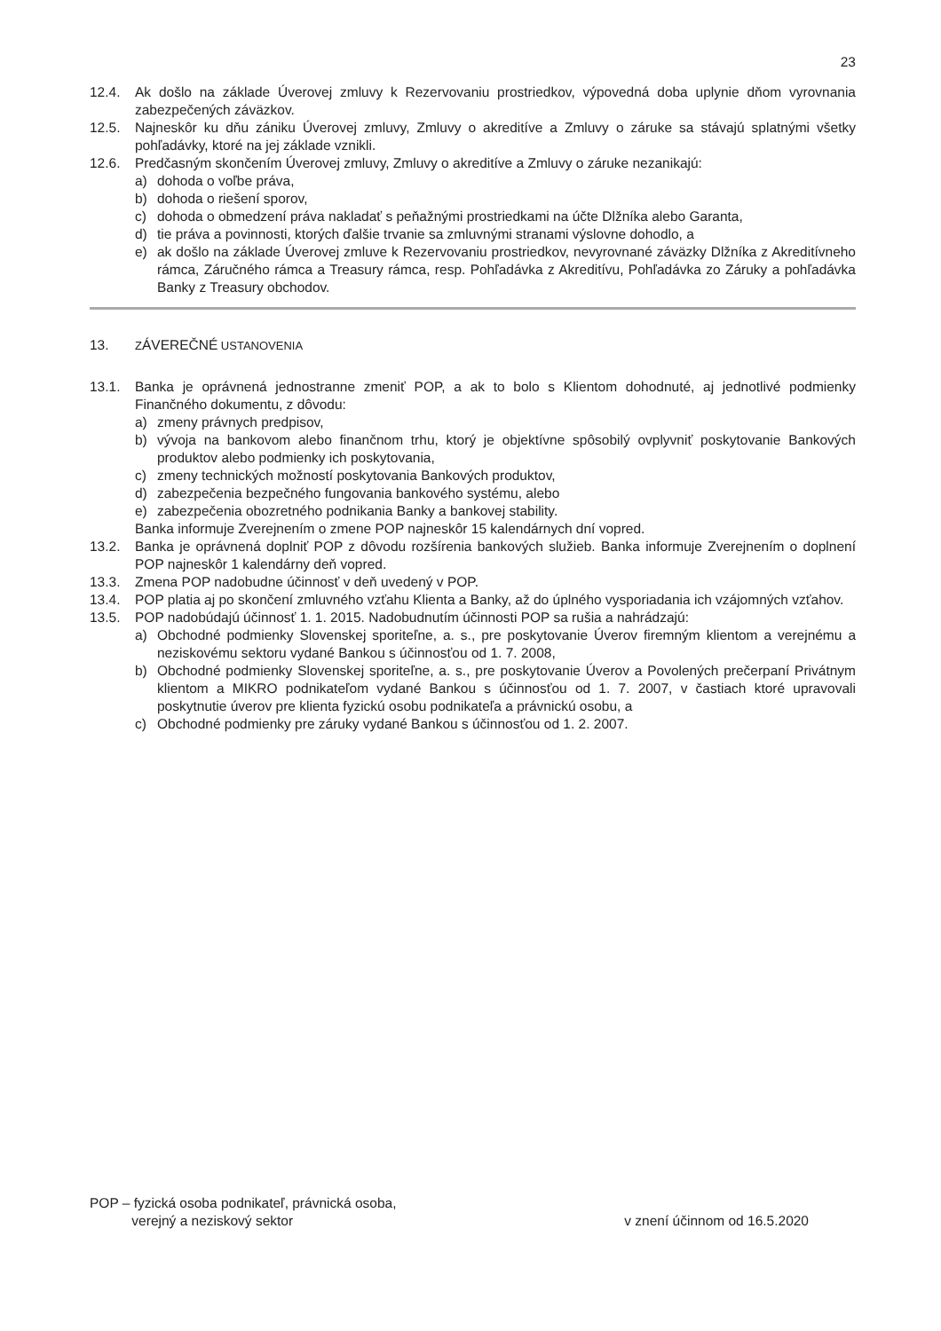23
12.4. Ak došlo na základe Úverovej zmluvy k Rezervovaniu prostriedkov, výpovedná doba uplynie dňom vyrovnania zabezpečených záväzkov.
12.5. Najneskôr ku dňu zániku Úverovej zmluvy, Zmluvy o akreditíve a Zmluvy o záruke sa stávajú splatnými všetky pohľadávky, ktoré na jej základe vznikli.
12.6. Predčasným skončením Úverovej zmluvy, Zmluvy o akreditíve a Zmluvy o záruke nezanikajú:
a) dohoda o voľbe práva,
b) dohoda o riešení sporov,
c) dohoda o obmedzení práva nakladať s peňažnými prostriedkami na účte Dlžníka alebo Garanta,
d) tie práva a povinnosti, ktorých ďalšie trvanie sa zmluvnými stranami výslovne dohodlo, a
e) ak došlo na základe Úverovej zmluve k Rezervovaniu prostriedkov, nevyrovnané záväzky Dlžníka z Akreditívneho rámca, Záručného rámca a Treasury rámca, resp. Pohľadávka z Akreditívu, Pohľadávka zo Záruky a pohľadávka Banky z Treasury obchodov.
13.
ZÁVEREČNÉ USTANOVENIA
13.1. Banka je oprávnená jednostranne zmeniť POP, a ak to bolo s Klientom dohodnuté, aj jednotlivé podmienky Finančného dokumentu, z dôvodu:
a) zmeny právnych predpisov,
b) vývoja na bankovom alebo finančnom trhu, ktorý je objektívne spôsobilý ovplyvniť poskytovanie Bankových produktov alebo podmienky ich poskytovania,
c) zmeny technických možností poskytovania Bankových produktov,
d) zabezpečenia bezpečného fungovania bankového systému, alebo
e) zabezpečenia obozretného podnikania Banky a bankovej stability.
Banka informuje Zverejnením o zmene POP najneskôr 15 kalendárnych dní vopred.
13.2. Banka je oprávnená doplniť POP z dôvodu rozšírenia bankových služieb. Banka informuje Zverejnením o doplnení POP najneskôr 1 kalendárny deň vopred.
13.3. Zmena POP nadobudne účinnosť v deň uvedený v POP.
13.4. POP platia aj po skončení zmluvného vzťahu Klienta a Banky, až do úplného vysporiadania ich vzájomných vzťahov.
13.5. POP nadobúdajú účinnosť 1. 1. 2015. Nadobudnutím účinnosti POP sa rušia a nahrádzajú:
a) Obchodné podmienky Slovenskej sporiteľne, a. s., pre poskytovanie Úverov firemným klientom a verejnému a neziskovému sektoru vydané Bankou s účinnosťou od 1. 7. 2008,
b) Obchodné podmienky Slovenskej sporiteľne, a. s., pre poskytovanie Úverov a Povolených prečerpaní Privátnym klientom a MIKRO podnikateľom vydané Bankou s účinnosťou od 1. 7. 2007, v častiach ktoré upravovali poskytnutie úverov pre klienta fyzickú osobu podnikateľa a právnickú osobu, a
c) Obchodné podmienky pre záruky vydané Bankou s účinnosťou od 1. 2. 2007.
POP – fyzická osoba podnikateľ, právnická osoba,
verejný a neziskový sektor
v znení účinnom od 16.5.2020